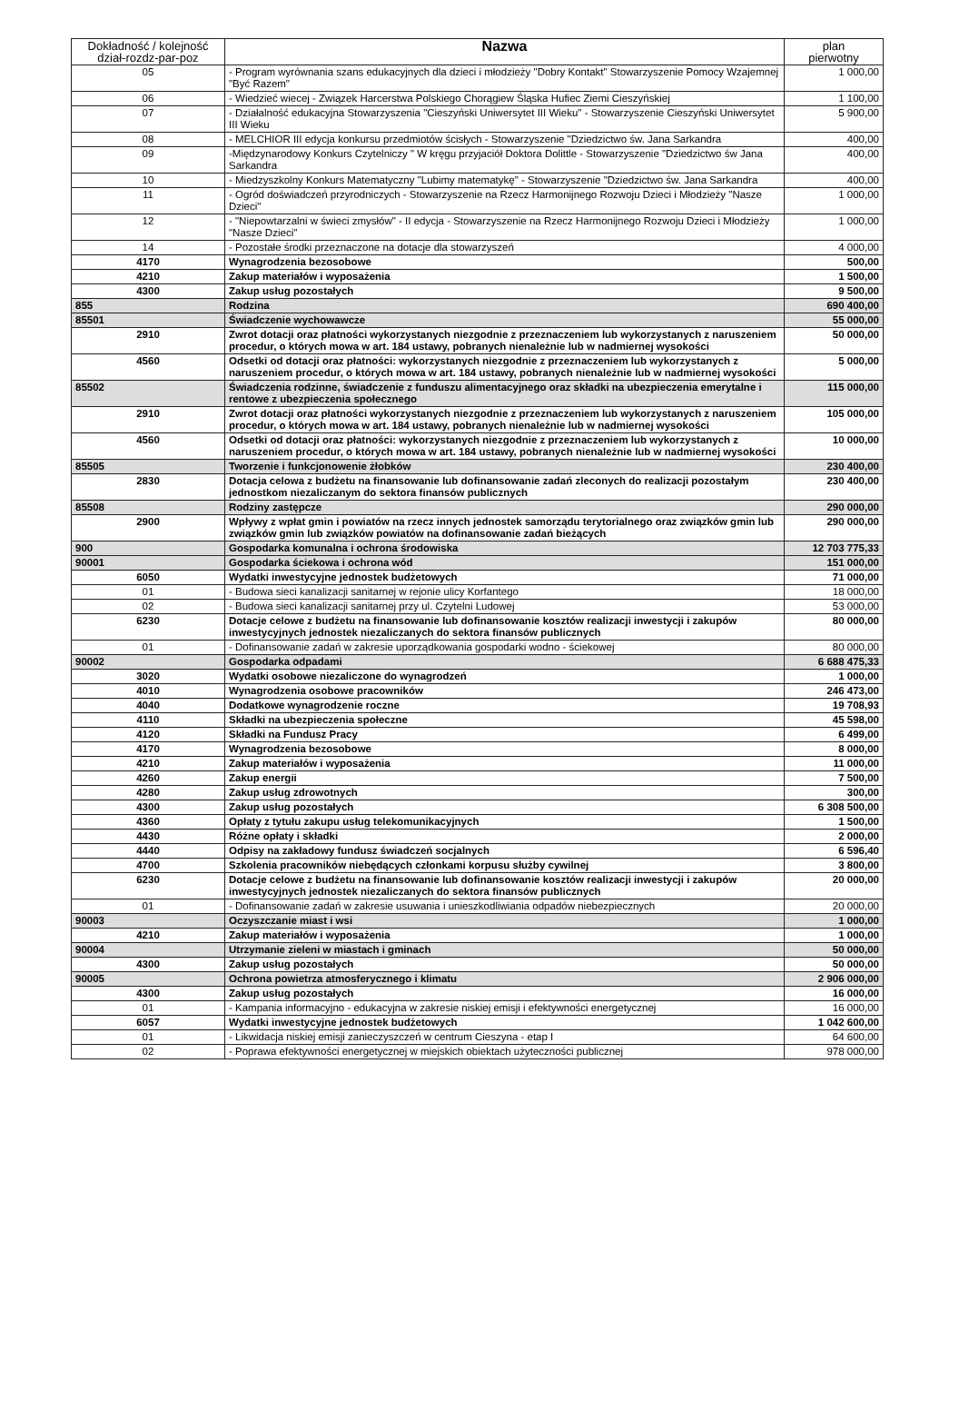| Dokładność / kolejność dział-rozdz-par-poz | Nazwa | plan pierwotny |
| --- | --- | --- |
| 05 | - Program wyrównania szans edukacyjnych dla dzieci i młodzieży "Dobry Kontakt" Stowarzyszenie Pomocy Wzajemnej "Być Razem" | 1 000,00 |
| 06 | - Wiedzieć wiecej - Związek Harcerstwa Polskiego Chorągiew Śląska Hufiec Ziemi Cieszyńskiej | 1 100,00 |
| 07 | - Działalność edukacyjna Stowarzyszenia "Cieszyński Uniwersytet III Wieku" - Stowarzyszenie Cieszyński Uniwersytet III Wieku | 5 900,00 |
| 08 | - MELCHIOR III edycja konkursu przedmiotów ścisłych - Stowarzyszenie "Dziedzictwo św. Jana Sarkandra | 400,00 |
| 09 | -Międzynarodowy Konkurs Czytelniczy " W kręgu przyjaciół Doktora Dolittle - Stowarzyszenie "Dziedzictwo św Jana Sarkandra | 400,00 |
| 10 | - Miedzyszkolny Konkurs Matematyczny "Lubimy matematykę" - Stowarzyszenie "Dziedzictwo św. Jana Sarkandra | 400,00 |
| 11 | - Ogród doświadczeń przyrodniczych - Stowarzyszenie na Rzecz Harmonijnego Rozwoju Dzieci i Młodzieży "Nasze Dzieci" | 1 000,00 |
| 12 | - "Niepowtarzalni w świeci zmysłów" - II edycja - Stowarzyszenie na Rzecz Harmonijnego Rozwoju Dzieci i Młodzieży "Nasze Dzieci" | 1 000,00 |
| 14 | - Pozostałe środki przeznaczone na dotacje dla stowarzyszeń | 4 000,00 |
| 4170 | Wynagrodzenia bezosobowe | 500,00 |
| 4210 | Zakup materiałów i wyposażenia | 1 500,00 |
| 4300 | Zakup usług pozostałych | 9 500,00 |
| 855 | Rodzina | 690 400,00 |
| 85501 | Świadczenie wychowawcze | 55 000,00 |
| 2910 | Zwrot dotacji oraz płatności wykorzystanych niezgodnie z przeznaczeniem lub wykorzystanych z naruszeniem procedur, o których mowa w art. 184 ustawy, pobranych nienależnie lub w nadmiernej wysokości | 50 000,00 |
| 4560 | Odsetki od dotacji oraz płatności: wykorzystanych niezgodnie z przeznaczeniem lub wykorzystanych z naruszeniem procedur, o których mowa w art. 184 ustawy, pobranych nienależnie lub w nadmiernej wysokości | 5 000,00 |
| 85502 | Świadczenia rodzinne, świadczenie z funduszu alimentacyjnego oraz składki na ubezpieczenia emerytalne i rentowe z ubezpieczenia społecznego | 115 000,00 |
| 2910 | Zwrot dotacji oraz płatności wykorzystanych niezgodnie z przeznaczeniem lub wykorzystanych z naruszeniem procedur, o których mowa w art. 184 ustawy, pobranych nienależnie lub w nadmiernej wysokości | 105 000,00 |
| 4560 | Odsetki od dotacji oraz płatności: wykorzystanych niezgodnie z przeznaczeniem lub wykorzystanych z naruszeniem procedur, o których mowa w art. 184 ustawy, pobranych nienależnie lub w nadmiernej wysokości | 10 000,00 |
| 85505 | Tworzenie i funkcjonowenie żłobków | 230 400,00 |
| 2830 | Dotacja celowa z budżetu na finansowanie lub dofinansowanie zadań zleconych do realizacji pozostałym jednostkom niezaliczanym do sektora finansów publicznych | 230 400,00 |
| 85508 | Rodziny zastępcze | 290 000,00 |
| 2900 | Wpływy z wpłat gmin i powiatów na rzecz innych jednostek samorządu terytorialnego oraz związków gmin lub związków gmin lub związków powiatów na dofinansowanie zadań bieżących | 290 000,00 |
| 900 | Gospodarka komunalna i ochrona środowiska | 12 703 775,33 |
| 90001 | Gospodarka ściekowa i ochrona wód | 151 000,00 |
| 6050 | Wydatki inwestycyjne jednostek budżetowych | 71 000,00 |
| 01 | - Budowa sieci kanalizacji sanitarnej w rejonie ulicy Korfantego | 18 000,00 |
| 02 | - Budowa sieci kanalizacji sanitarnej przy ul. Czytelni Ludowej | 53 000,00 |
| 6230 | Dotacje celowe z budżetu na finansowanie lub dofinansowanie kosztów realizacji inwestycji i zakupów inwestycyjnych jednostek niezaliczanych do sektora finansów publicznych | 80 000,00 |
| 01 | - Dofinansowanie zadań w zakresie uporządkowania gospodarki wodno - ściekowej | 80 000,00 |
| 90002 | Gospodarka odpadami | 6 688 475,33 |
| 3020 | Wydatki osobowe niezaliczone do wynagrodzeń | 1 000,00 |
| 4010 | Wynagrodzenia osobowe pracowników | 246 473,00 |
| 4040 | Dodatkowe wynagrodzenie roczne | 19 708,93 |
| 4110 | Składki na ubezpieczenia społeczne | 45 598,00 |
| 4120 | Składki na Fundusz Pracy | 6 499,00 |
| 4170 | Wynagrodzenia bezosobowe | 8 000,00 |
| 4210 | Zakup materiałów i wyposażenia | 11 000,00 |
| 4260 | Zakup energii | 7 500,00 |
| 4280 | Zakup usług zdrowotnych | 300,00 |
| 4300 | Zakup usług pozostałych | 6 308 500,00 |
| 4360 | Opłaty z tytułu zakupu usług telekomunikacyjnych | 1 500,00 |
| 4430 | Różne opłaty i składki | 2 000,00 |
| 4440 | Odpisy na zakładowy fundusz świadczeń socjalnych | 6 596,40 |
| 4700 | Szkolenia pracowników niebędących członkami korpusu służby cywilnej | 3 800,00 |
| 6230 | Dotacje celowe z budżetu na finansowanie lub dofinansowanie kosztów realizacji inwestycji i zakupów inwestycyjnych jednostek niezaliczanych do sektora finansów publicznych | 20 000,00 |
| 01 | - Dofinansowanie zadań w zakresie usuwania i unieszkodliwiania odpadów niebezpiecznych | 20 000,00 |
| 90003 | Oczyszczanie miast i wsi | 1 000,00 |
| 4210 | Zakup materiałów i wyposażenia | 1 000,00 |
| 90004 | Utrzymanie zieleni w miastach i gminach | 50 000,00 |
| 4300 | Zakup usług pozostałych | 50 000,00 |
| 90005 | Ochrona powietrza atmosferycznego i klimatu | 2 906 000,00 |
| 4300 | Zakup usług pozostałych | 16 000,00 |
| 01 | - Kampania informacyjno - edukacyjna w zakresie niskiej emisji i efektywności energetycznej | 16 000,00 |
| 6057 | Wydatki inwestycyjne jednostek budżetowych | 1 042 600,00 |
| 01 | - Likwidacja niskiej emisji zanieczyszczeń w centrum Cieszyna - etap I | 64 600,00 |
| 02 | - Poprawa efektywności energetycznej w miejskich obiektach użyteczności publicznej | 978 000,00 |